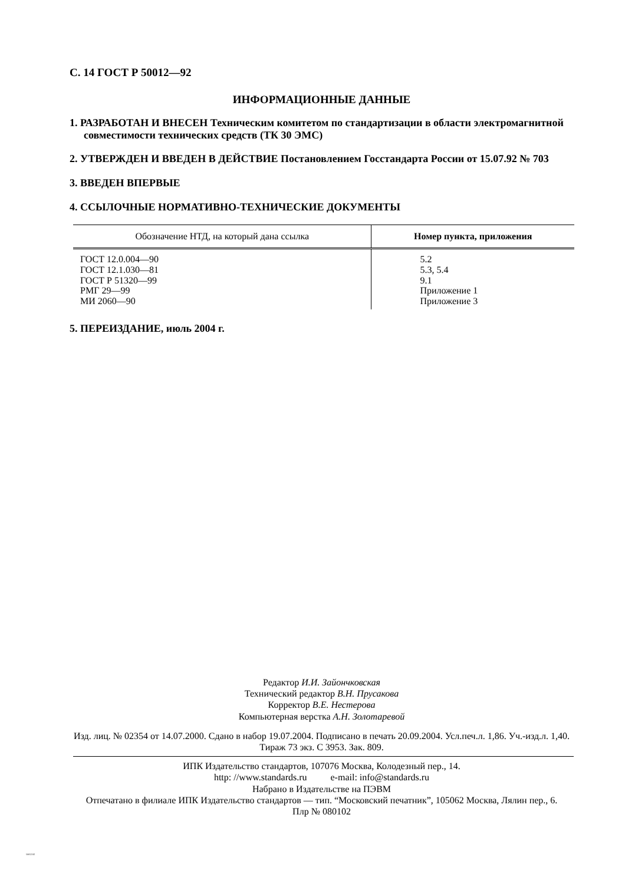С. 14 ГОСТ Р 50012—92
ИНФОРМАЦИОННЫЕ ДАННЫЕ
1. РАЗРАБОТАН И ВНЕСЕН Техническим комитетом по стандартизации в области электромагнитной совместимости технических средств (ТК 30 ЭМС)
2. УТВЕРЖДЕН И ВВЕДЕН В ДЕЙСТВИЕ Постановлением Госстандарта России от 15.07.92 № 703
3. ВВЕДЕН ВПЕРВЫЕ
4. ССЫЛОЧНЫЕ НОРМАТИВНО-ТЕХНИЧЕСКИЕ ДОКУМЕНТЫ
| Обозначение НТД, на который дана ссылка | Номер пункта, приложения |
| --- | --- |
| ГОСТ 12.0.004—90 ГОСТ 12.1.030—81 ГОСТ Р 51320—99 РМГ 29—99 МИ 2060—90 | 5.2 5.3, 5.4 9.1 Приложение 1 Приложение 3 |
5. ПЕРЕИЗДАНИЕ, июль 2004 г.
Редактор И.И. Зайончковская
Технический редактор В.Н. Прусакова
Корректор В.Е. Нестерова
Компьютерная верстка А.Н. Золотаревой
Изд. лиц. № 02354 от 14.07.2000. Сдано в набор 19.07.2004. Подписано в печать 20.09.2004. Усл.печ.л. 1,86. Уч.-изд.л. 1,40.
Тираж 73 экз. С 3953. Зак. 809.
ИПК Издательство стандартов, 107076 Москва, Колодезный пер., 14.
http: //www.standards.ru e-mail: info@standards.ru
Набрано в Издательстве на ПЭВМ
Отпечатано в филиале ИПК Издательство стандартов — тип. “Московский печатник”, 105062 Москва, Лялин пер., 6.
Плр № 080102
50012-92